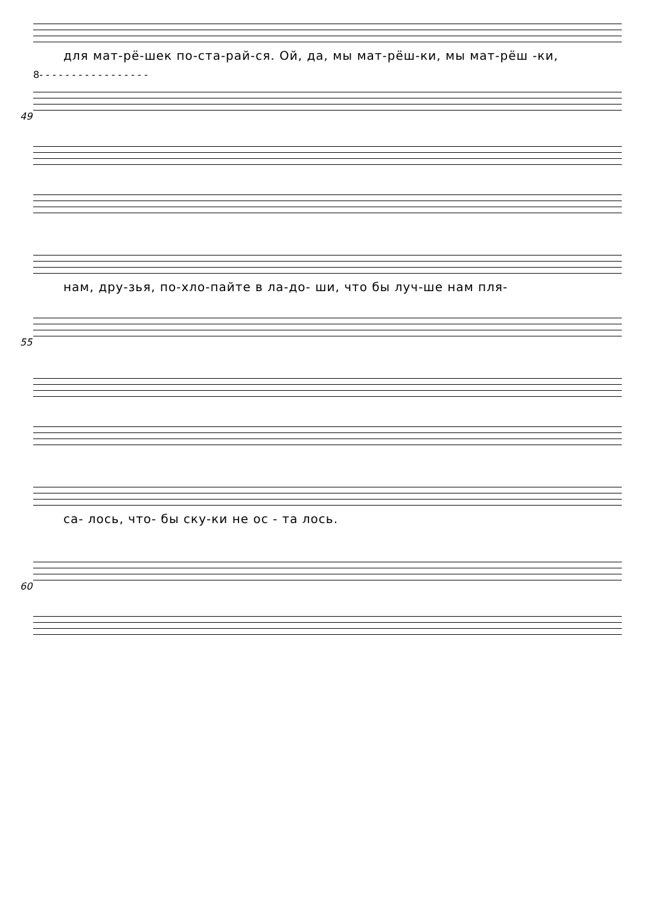для мат-рё-шек по-ста-рай-ся. Ой, да, мы мат-рёш-ки, мы мат-рёш -ки,
8- - - - - - - - - - - - - - - - -
49
нам, дру-зья, по-хло-пайте в ла-до- ши, что бы луч-ше нам пля-
55
са- лось, что- бы ску-ки не ос - та лось.
60